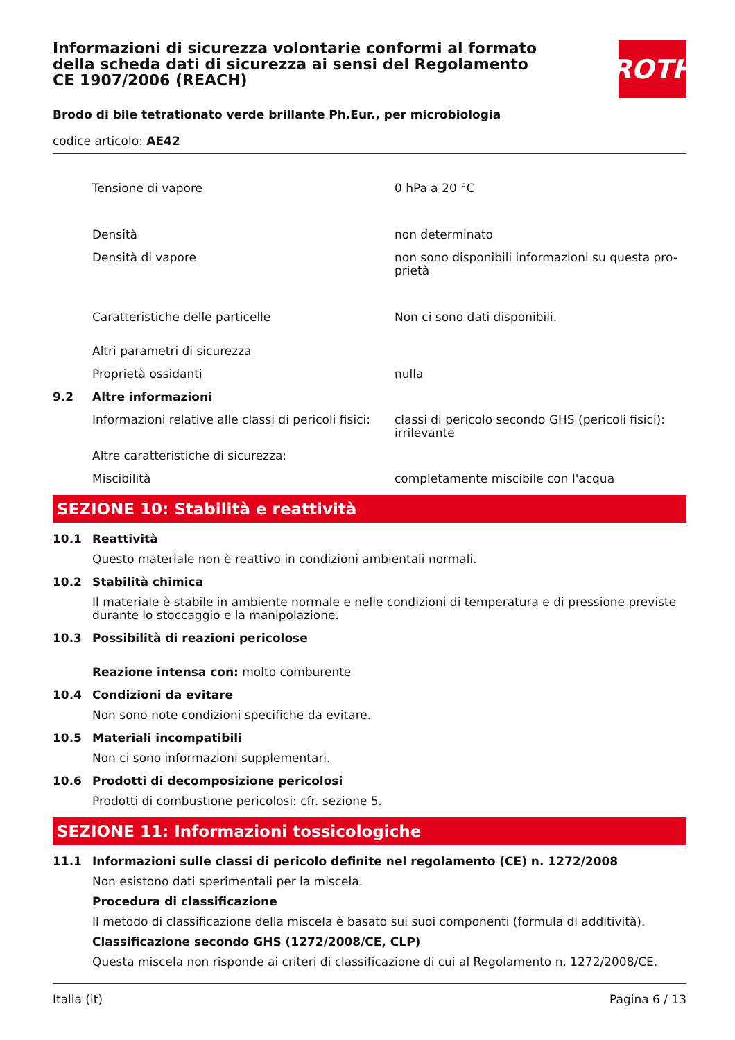ROTH
Informazioni di sicurezza volontarie conformi al formato della scheda dati di sicurezza ai sensi del Regolamento CE 1907/2006 (REACH)
Brodo di bile tetrationato verde brillante Ph.Eur., per microbiologia
codice articolo: AE42
Tensione di vapore 0 hPa a 20 °C
Densità non determinato
Densità di vapore non sono disponibili informazioni su questa pro-prietà
Caratteristiche delle particelle Non ci sono dati disponibili.
Altri parametri di sicurezza
Proprietà ossidanti nulla
9.2 Altre informazioni
Informazioni relative alle classi di pericoli fisici:
classi di pericolo secondo GHS (pericoli fisici): irrilevante
Altre caratteristiche di sicurezza:
Miscibilità completamente miscibile con l'acqua
SEZIONE 10: Stabilità e reattività
10.1 Reattività
Questo materiale non è reattivo in condizioni ambientali normali.
10.2 Stabilità chimica
Il materiale è stabile in ambiente normale e nelle condizioni di temperatura e di pressione previste durante lo stoccaggio e la manipolazione.
10.3 Possibilità di reazioni pericolose
Reazione intensa con: molto comburente
10.4 Condizioni da evitare
Non sono note condizioni specifiche da evitare.
10.5 Materiali incompatibili
Non ci sono informazioni supplementari.
10.6 Prodotti di decomposizione pericolosi
Prodotti di combustione pericolosi: cfr. sezione 5.
SEZIONE 11: Informazioni tossicologiche
11.1 Informazioni sulle classi di pericolo definite nel regolamento (CE) n. 1272/2008
Non esistono dati sperimentali per la miscela.
Procedura di classificazione
Il metodo di classificazione della miscela è basato sui suoi componenti (formula di additività).
Classificazione secondo GHS (1272/2008/CE, CLP)
Questa miscela non risponde ai criteri di classificazione di cui al Regolamento n. 1272/2008/CE.
Italia (it) Pagina 6 / 13